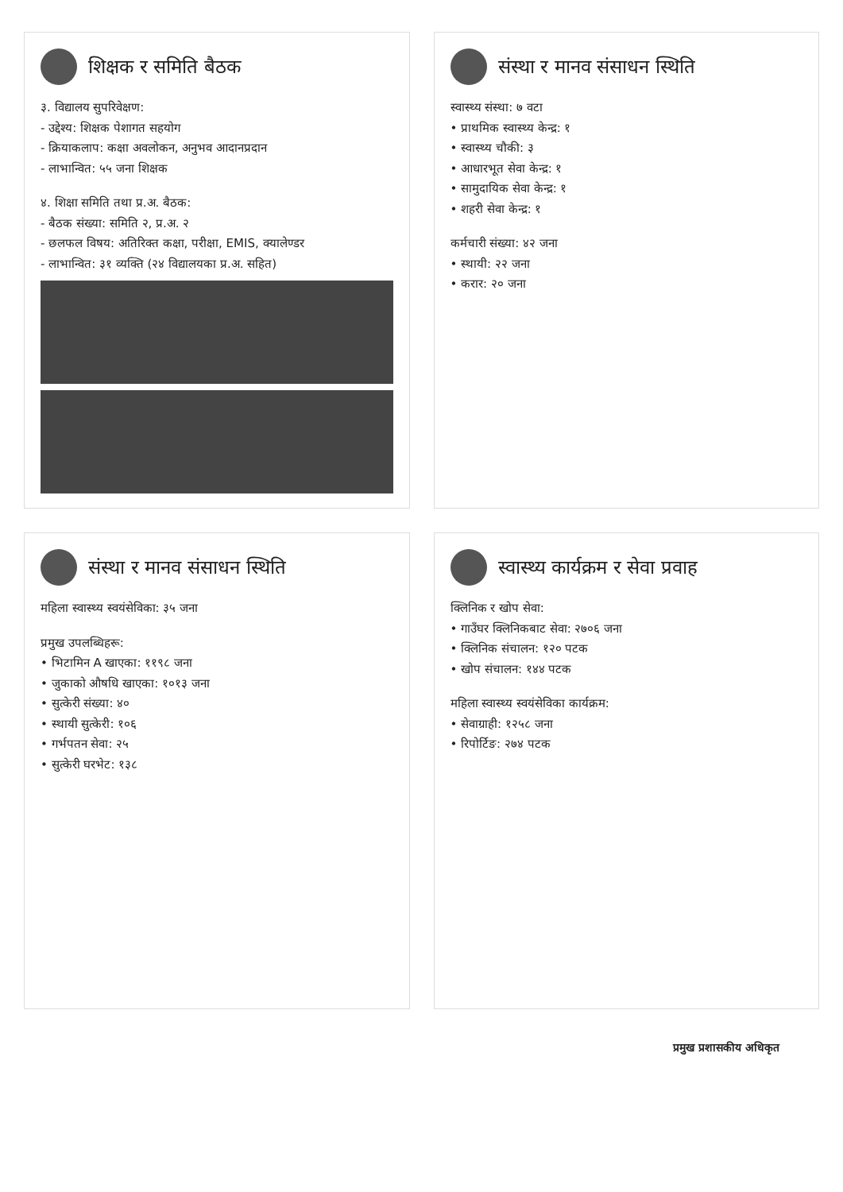शिक्षक र समिति बैठक
३. विद्यालय सुपरिवेक्षण:
- उद्देश्य: शिक्षक पेशागत सहयोग
- क्रियाकलाप: कक्षा अवलोकन, अनुभव आदानप्रदान
- लाभान्वित: ५५ जना शिक्षक
४. शिक्षा समिति तथा प्र.अ. बैठक:
- बैठक संख्या: समिति २, प्र.अ. २
- छलफल विषय: अतिरिक्त कक्षा, परीक्षा, EMIS, क्यालेण्डर
- लाभान्वित: ३१ व्यक्ति (२४ विद्यालयका प्र.अ. सहित)
संस्था र मानव संसाधन स्थिति
स्वास्थ्य संस्था: ७ वटा
• प्राथमिक स्वास्थ्य केन्द्र: १
• स्वास्थ्य चौकी: ३
• आधारभूत सेवा केन्द्र: १
• सामुदायिक सेवा केन्द्र: १
• शहरी सेवा केन्द्र: १
कर्मचारी संख्या: ४२ जना
• स्थायी: २२ जना
• करार: २० जना
संस्था र मानव संसाधन स्थिति
महिला स्वास्थ्य स्वयंसेविका: ३५ जना
प्रमुख उपलब्धिहरू:
• भिटामिन A खाएका: ११९८ जना
• जुकाको औषधि खाएका: १०१३ जना
• सुत्केरी संख्या: ४०
• स्थायी सुत्केरी: १०६
• गर्भपतन सेवा: २५
• सुत्केरी घरभेट: १३८
स्वास्थ्य कार्यक्रम र सेवा प्रवाह
क्लिनिक र खोप सेवा:
• गाउँघर क्लिनिकबाट सेवा: २७०६ जना
• क्लिनिक संचालन: १२० पटक
• खोप संचालन: १४४ पटक
महिला स्वास्थ्य स्वयंसेविका कार्यक्रम:
• सेवाग्राही: १२५८ जना
• रिपोर्टिङ: २७४ पटक
प्रमुख प्रशासकीय अधिकृत